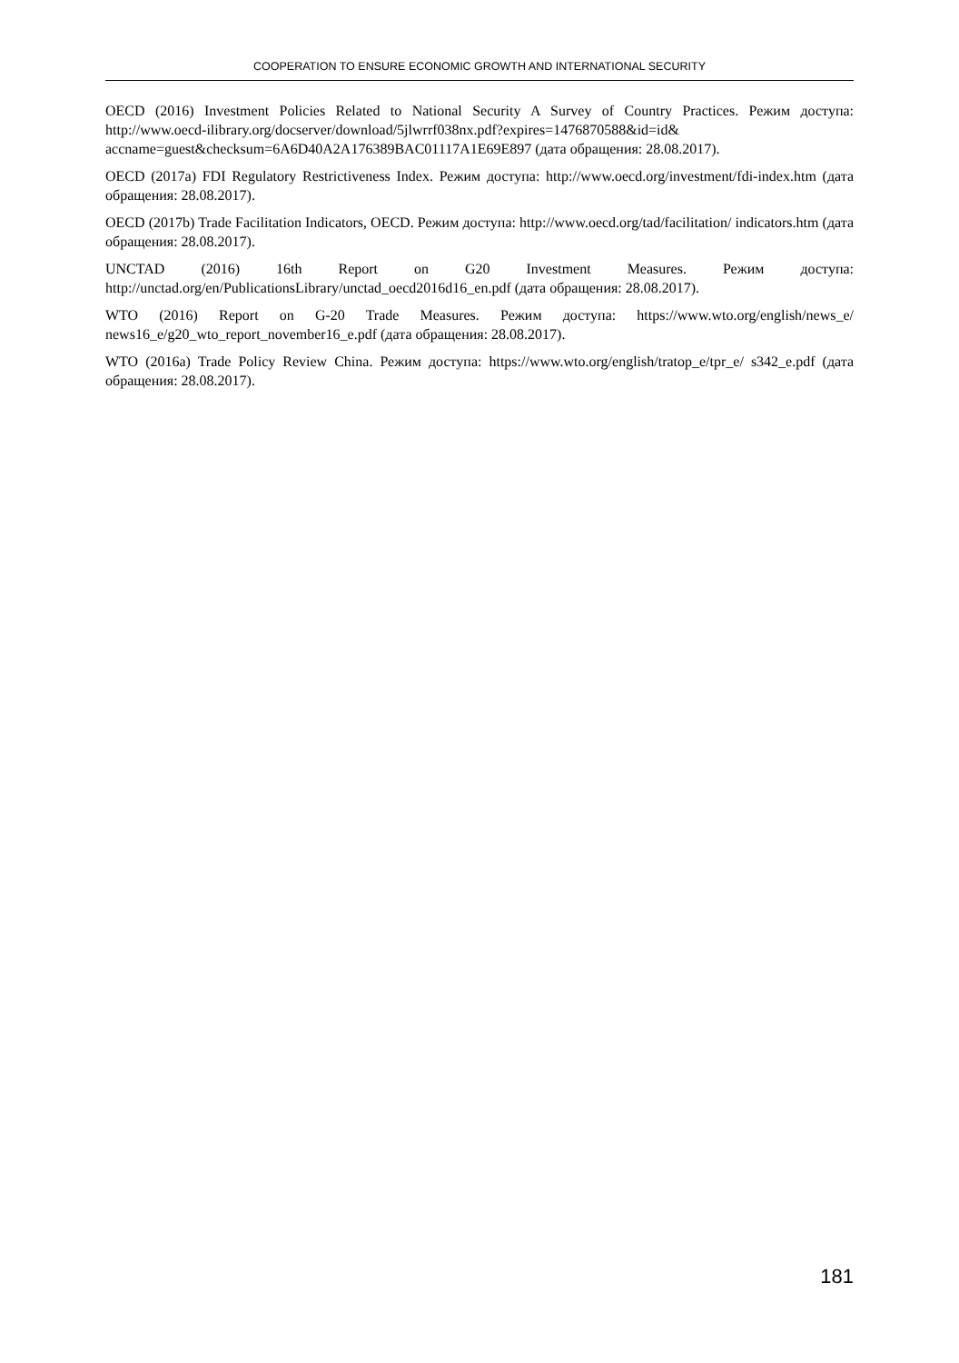COOPERATION TO ENSURE ECONOMIC GROWTH AND INTERNATIONAL SECURITY
OECD (2016) Investment Policies Related to National Security A Survey of Country Practices. Режим доступа: http://www.oecd-ilibrary.org/docserver/download/5jlwrrf038nx.pdf?expires=1476870588&id=id& accname=guest&checksum=6A6D40A2A176389BAC01117A1E69E897 (дата обращения: 28.08.2017).
OECD (2017a) FDI Regulatory Restrictiveness Index. Режим доступа: http://www.oecd.org/investment/fdi-index.htm (дата обращения: 28.08.2017).
OECD (2017b) Trade Facilitation Indicators, OECD. Режим доступа: http://www.oecd.org/tad/facilitation/ indicators.htm (дата обращения: 28.08.2017).
UNCTAD (2016) 16th Report on G20 Investment Measures. Режим доступа: http://unctad.org/en/PublicationsLibrary/unctad_oecd2016d16_en.pdf (дата обращения: 28.08.2017).
WTO (2016) Report on G-20 Trade Measures. Режим доступа: https://www.wto.org/english/news_e/ news16_e/g20_wto_report_november16_e.pdf (дата обращения: 28.08.2017).
WTO (2016a) Trade Policy Review China. Режим доступа: https://www.wto.org/english/tratop_e/tpr_e/ s342_e.pdf (дата обращения: 28.08.2017).
181